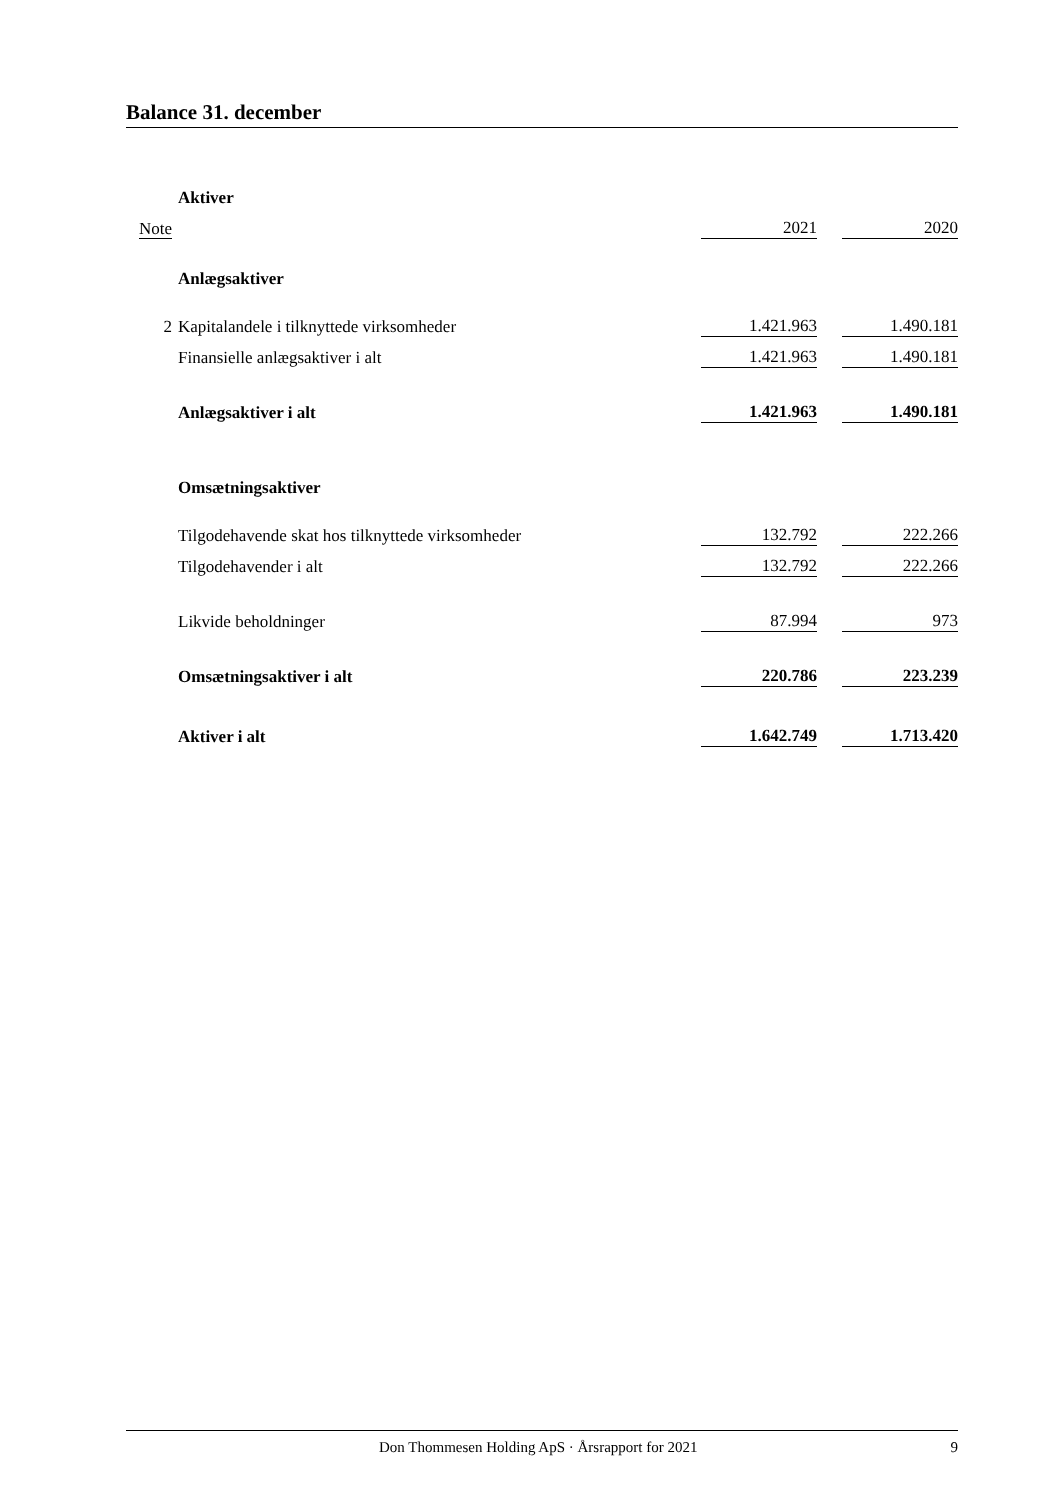Balance 31. december
| | Aktiver | | | |
| Note | | 2021 | | 2020 |
| | Anlægsaktiver | | | |
| 2 | Kapitalandele i tilknyttede virksomheder | 1.421.963 | | 1.490.181 |
| | Finansielle anlægsaktiver i alt | 1.421.963 | | 1.490.181 |
| | Anlægsaktiver i alt | 1.421.963 | | 1.490.181 |
| | Omsætningsaktiver | | | |
| | Tilgodehavende skat hos tilknyttede virksomheder | 132.792 | | 222.266 |
| | Tilgodehavender i alt | 132.792 | | 222.266 |
| | Likvide beholdninger | 87.994 | | 973 |
| | Omsætningsaktiver i alt | 220.786 | | 223.239 |
| | Aktiver i alt | 1.642.749 | | 1.713.420 |
Don Thommesen Holding ApS · Årsrapport for 2021 9